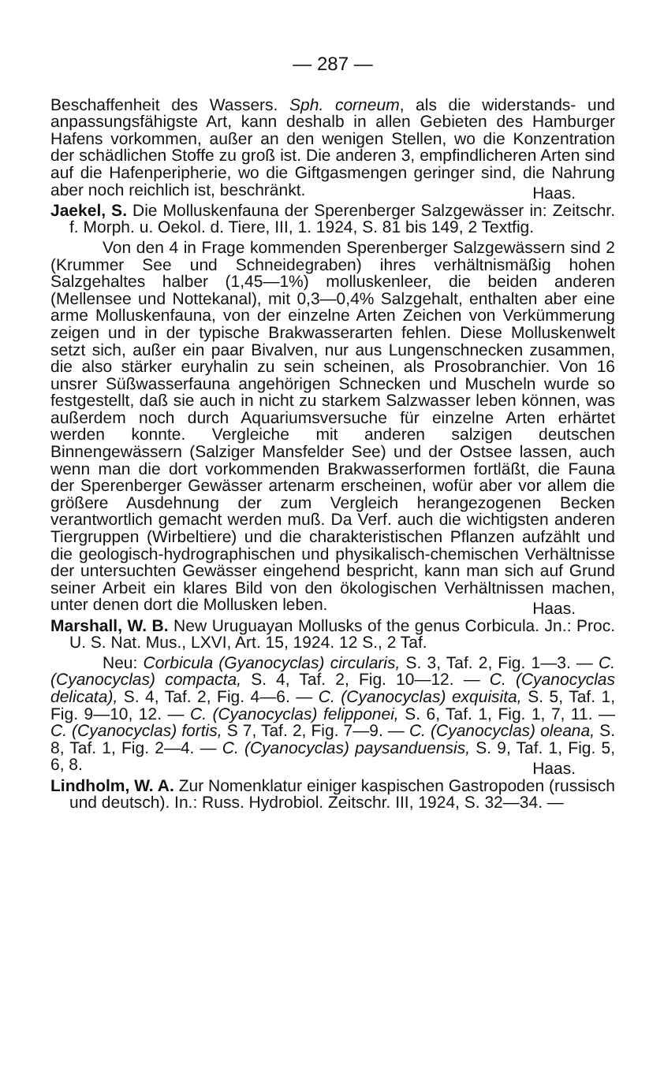— 287 —
Beschaffenheit des Wassers. Sph. corneum, als die widerstands- und anpassungsfähigste Art, kann deshalb in allen Gebieten des Hamburger Hafens vorkommen, außer an den wenigen Stellen, wo die Konzentration der schädlichen Stoffe zu groß ist. Die anderen 3, empfindlicheren Arten sind auf die Hafenperipherie, wo die Giftgasmengen geringer sind, die Nahrung aber noch reichlich ist, beschränkt.
Haas.
Jaekel, S. Die Molluskenfauna der Sperenberger Salzgewässer in: Zeitschr. f. Morph. u. Oekol. d. Tiere, III, 1. 1924, S. 81 bis 149, 2 Textfig.
Von den 4 in Frage kommenden Sperenberger Salzgewässern sind 2 (Krummer See und Schneidegraben) ihres verhältnismäßig hohen Salzgehaltes halber (1,45—1%) molluskenleer, die beiden anderen (Mellensee und Nottekanal), mit 0,3—0,4% Salzgehalt, enthalten aber eine arme Molluskenfauna, von der einzelne Arten Zeichen von Verkümmerung zeigen und in der typische Brakwasserarten fehlen. Diese Molluskenwelt setzt sich, außer ein paar Bivalven, nur aus Lungenschnecken zusammen, die also stärker euryhalin zu sein scheinen, als Prosobranchier. Von 16 unsrer Süßwasserfauna angehörigen Schnecken und Muscheln wurde so festgestellt, daß sie auch in nicht zu starkem Salzwasser leben können, was außerdem noch durch Aquariumsversuche für einzelne Arten erhärtet werden konnte. Vergleiche mit anderen salzigen deutschen Binnengewässern (Salziger Mansfelder See) und der Ostsee lassen, auch wenn man die dort vorkommenden Brakwasserformen fortläßt, die Fauna der Sperenberger Gewässer artenarm erscheinen, wofür aber vor allem die größere Ausdehnung der zum Vergleich herangezogenen Becken verantwortlich gemacht werden muß. Da Verf. auch die wichtigsten anderen Tiergruppen (Wirbeltiere) und die charakteristischen Pflanzen aufzählt und die geologisch-hydrographischen und physikalisch-chemischen Verhältnisse der untersuchten Gewässer eingehend bespricht, kann man sich auf Grund seiner Arbeit ein klares Bild von den ökologischen Verhältnissen machen, unter denen dort die Mollusken leben.
Haas.
Marshall, W. B. New Uruguayan Mollusks of the genus Corbicula. Jn.: Proc. U. S. Nat. Mus., LXVI, Art. 15, 1924. 12 S., 2 Taf.
Neu: Corbicula (Gyanocyclas) circularis, S. 3, Taf. 2, Fig. 1—3. — C. (Cyanocyclas) compacta, S. 4, Taf. 2, Fig. 10—12. — C. (Cyanocyclas delicata), S. 4, Taf. 2, Fig. 4—6. — C. (Cyanocyclas) exquisita, S. 5, Taf. 1, Fig. 9—10, 12. — C. (Cyanocyclas) felipponei, S. 6, Taf. 1, Fig. 1, 7, 11. — C. (Cyanocyclas) fortis, S 7, Taf. 2, Fig. 7—9. — C. (Cyanocyclas) oleana, S. 8, Taf. 1, Fig. 2—4. — C. (Cyanocyclas) paysanduensis, S. 9, Taf. 1, Fig. 5, 6, 8.
Haas.
Lindholm, W. A. Zur Nomenklatur einiger kaspischen Gastropoden (russisch und deutsch). In.: Russ. Hydrobiol. Zeitschr. III, 1924, S. 32—34. —